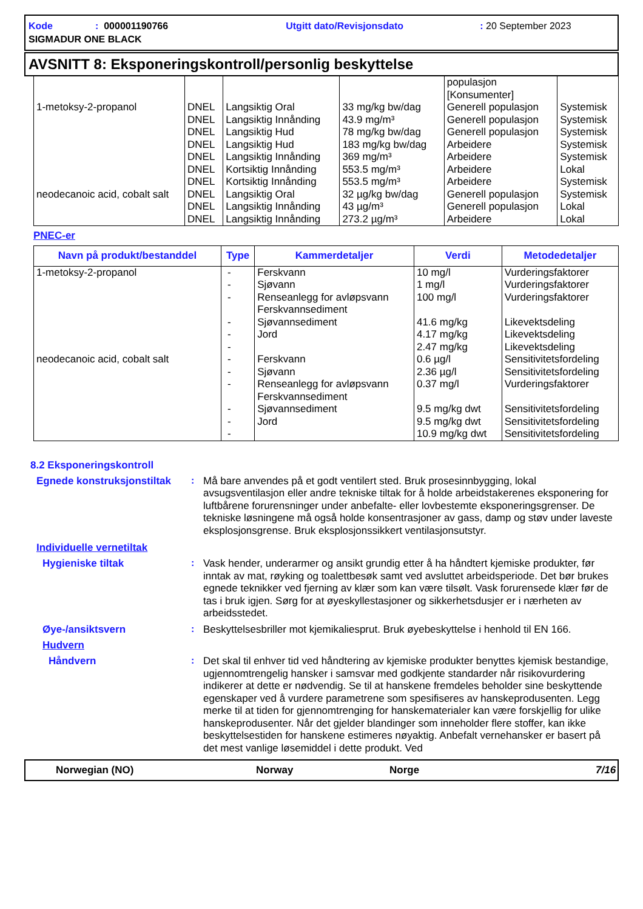Kode: 000001190766 Utgitt dato/Revisjonsdato: 20 September 2023
SIGMADUR ONE BLACK
AVSNITT 8: Eksponeringskontroll/personlig beskyttelse
| | | | | populasjon [Konsumenter] | |
| 1-metoksy-2-propanol | DNEL | Langsiktig Oral | 33 mg/kg bw/dag | Generell populasjon | Systemisk |
| | DNEL | Langsiktig Innånding | 43.9 mg/m³ | Generell populasjon | Systemisk |
| | DNEL | Langsiktig Hud | 78 mg/kg bw/dag | Generell populasjon | Systemisk |
| | DNEL | Langsiktig Hud | 183 mg/kg bw/dag | Arbeidere | Systemisk |
| | DNEL | Langsiktig Innånding | 369 mg/m³ | Arbeidere | Systemisk |
| | DNEL | Kortsiktig Innånding | 553.5 mg/m³ | Arbeidere | Lokal |
| | DNEL | Kortsiktig Innånding | 553.5 mg/m³ | Arbeidere | Systemisk |
| neodecanoic acid, cobalt salt | DNEL | Langsiktig Oral | 32 µg/kg bw/dag | Generell populasjon | Systemisk |
| | DNEL | Langsiktig Innånding | 43 µg/m³ | Generell populasjon | Lokal |
| | DNEL | Langsiktig Innånding | 273.2 µg/m³ | Arbeidere | Lokal |
PNEC-er
| Navn på produkt/bestanddel | Type | Kammerdetaljer | Verdi | Metodedetaljer |
| --- | --- | --- | --- | --- |
| 1-metoksy-2-propanol | - - - - - - | Ferskvann Sjøvann Renseanlegg for avløpsvann Ferskvannsediment Sjøvannsediment Jord | 10 mg/l 1 mg/l 100 mg/l 41.6 mg/kg 4.17 mg/kg 2.47 mg/kg | Vurderingsfaktorer Vurderingsfaktorer Vurderingsfaktorer Likevektsdeling Likevektsdeling Likevektsdeling |
| neodecanoic acid, cobalt salt | - - - - - - | Ferskvann Sjøvann Renseanlegg for avløpsvann Ferskvannsediment Sjøvannsediment Jord | 0.6 µg/l 2.36 µg/l 0.37 mg/l 9.5 mg/kg dwt 9.5 mg/kg dwt 10.9 mg/kg dwt | Sensitivitetsfordeling Sensitivitetsfordeling Vurderingsfaktorer Sensitivitetsfordeling Sensitivitetsfordeling Sensitivitetsfordeling |
8.2 Eksponeringskontroll
Egnede konstruksjonstiltak
:
Må bare anvendes på et godt ventilert sted. Bruk prosesinnbygging, lokal avsugsventilasjon eller andre tekniske tiltak for å holde arbeidstakerenes eksponering for luftbårene forurensninger under anbefalte- eller lovbestemte eksponeringsgrenser. De tekniske løsningene må også holde konsentrasjoner av gass, damp og støv under laveste eksplosjonsgrense. Bruk eksplosjonssikkert ventilasjonsutstyr.
Individuelle vernetiltak
Hygieniske tiltak :
Vask hender, underarmer og ansikt grundig etter å ha håndtert kjemiske produkter, før inntak av mat, røyking og toalettbesøk samt ved avsluttet arbeidsperiode. Det bør brukes egnede teknikker ved fjerning av klær som kan være tilsølt. Vask forurensede klær før de tas i bruk igjen. Sørg for at øyeskyllestasjoner og sikkerhetsdusjer er i nærheten av arbeidsstedet.
Øye-/ansiktsvern :
Beskyttelsesbriller mot kjemikaliesprut. Bruk øyebeskyttelse i henhold til EN 166.
Hudvern
Håndvern :
Det skal til enhver tid ved håndtering av kjemiske produkter benyttes kjemisk bestandige, ugjennomtrengelig hansker i samsvar med godkjente standarder når risikovurdering indikerer at dette er nødvendig. Se til at hanskene fremdeles beholder sine beskyttende egenskaper ved å vurdere parametrene som spesifiseres av hanskeprodusenten. Legg merke til at tiden for gjennomtrenging for hanskematerialer kan være forskjellig for ulike hanskeprodusenter. Når det gjelder blandinger som inneholder flere stoffer, kan ikke beskyttelsestiden for hanskene estimeres nøyaktig. Anbefalt vernehansker er basert på det mest vanlige løsemiddel i dette produkt. Ved
Norwegian (NO) Norway Norge 7/16